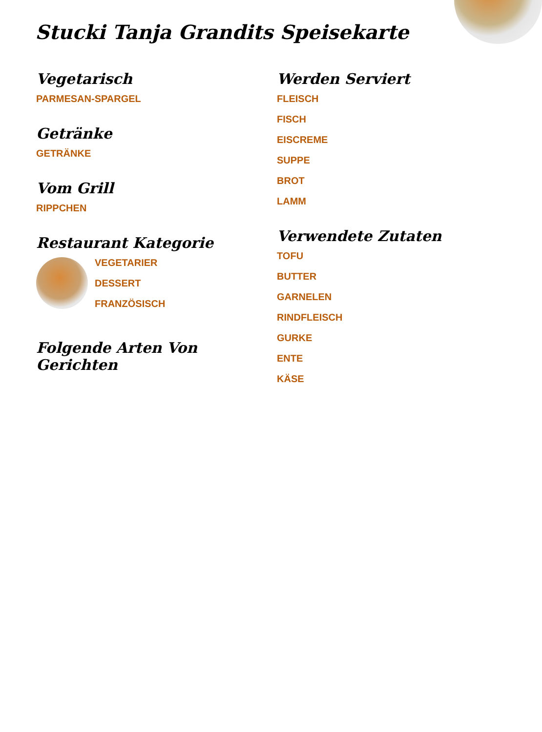Stucki Tanja Grandits Speisekarte
Vegetarisch
PARMESAN-SPARGEL
Getränke
GETRÄNKE
Vom Grill
RIPPCHEN
Restaurant Kategorie
VEGETARIER
DESSERT
FRANZÖSISCH
Folgende Arten Von Gerichten
Werden Serviert
FLEISCH
FISCH
EISCREME
SUPPE
BROT
LAMM
Verwendete Zutaten
TOFU
BUTTER
GARNELEN
RINDFLEISCH
GURKE
ENTE
KÄSE